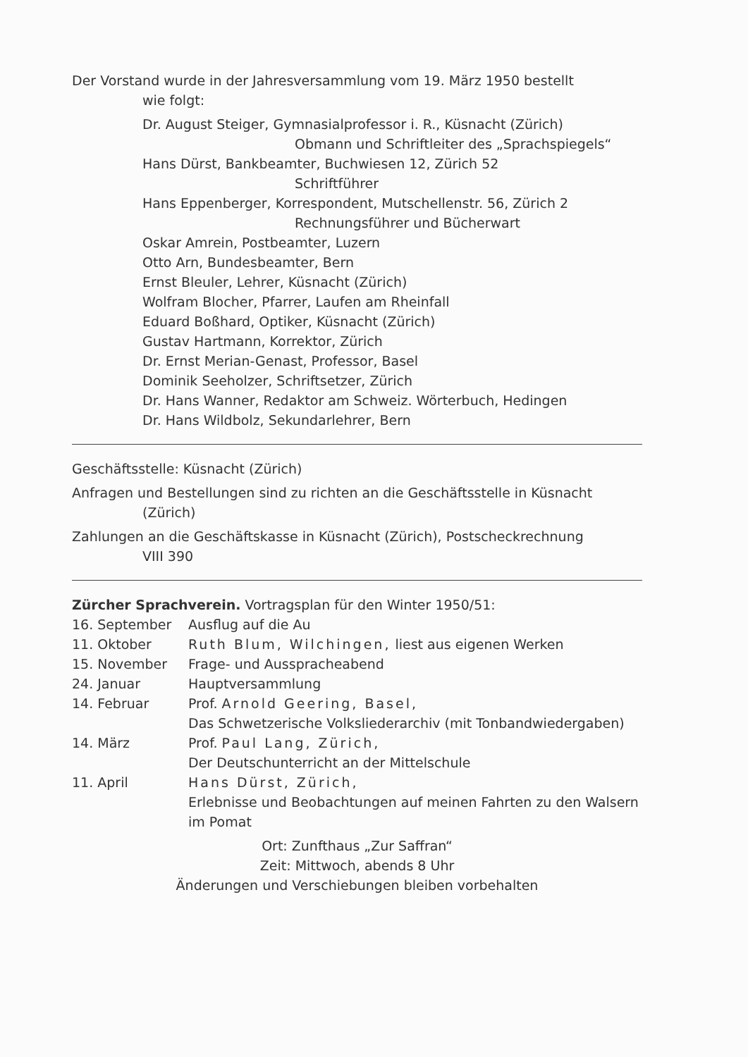Der Vorstand wurde in der Jahresversammlung vom 19. März 1950 bestellt
wie folgt:
Dr. August Steiger, Gymnasialprofessor i. R., Küsnacht (Zürich)
Obmann und Schriftleiter des „Sprachspiegels“
Hans Dürst, Bankbeamter, Buchwiesen 12, Zürich 52
Schriftführer
Hans Eppenberger, Korrespondent, Mutschellenstr. 56, Zürich 2
Rechnungsführer und Bücherwart
Oskar Amrein, Postbeamter, Luzern
Otto Arn, Bundesbeamter, Bern
Ernst Bleuler, Lehrer, Küsnacht (Zürich)
Wolfram Blocher, Pfarrer, Laufen am Rheinfall
Eduard Boßhard, Optiker, Küsnacht (Zürich)
Gustav Hartmann, Korrektor, Zürich
Dr. Ernst Merian-Genast, Professor, Basel
Dominik Seeholzer, Schriftsetzer, Zürich
Dr. Hans Wanner, Redaktor am Schweiz. Wörterbuch, Hedingen
Dr. Hans Wildbolz, Sekundarlehrer, Bern
Geschäftsstelle: Küsnacht (Zürich)
Anfragen und Bestellungen sind zu richten an die Geschäftsstelle in Küsnacht
(Zürich)
Zahlungen an die Geschäftskasse in Küsnacht (Zürich), Postscheckrechnung
VIII 390
Zürcher Sprachverein. Vortragsplan für den Winter 1950/51:
| 16. September | Ausflug auf die Au |
| 11. Oktober | Ruth Blum, Wilchingen, liest aus eigenen Werken |
| 15. November | Frage- und Ausspracheabend |
| 24. Januar | Hauptversammlung |
| 14. Februar | Prof. Arnold Geering, Basel, Das Schwetzerische Volksliederarchiv (mit Tonbandwiedergaben) |
| 14. März | Prof. Paul Lang, Zürich, Der Deutschunterricht an der Mittelschule |
| 11. April | Hans Dürst, Zürich, Erlebnisse und Beobachtungen auf meinen Fahrten zu den Walsern im Pomat |
Ort: Zunfthaus „Zur Saffran“
Zeit: Mittwoch, abends 8 Uhr
Änderungen und Verschiebungen bleiben vorbehalten